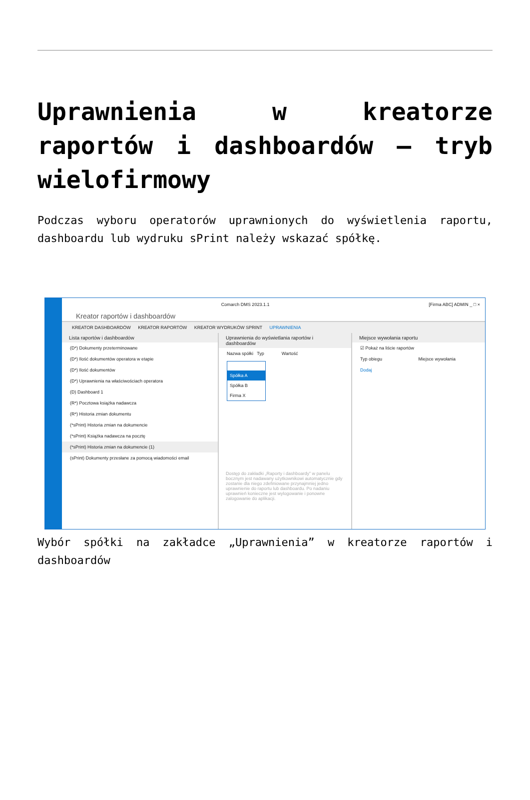Uprawnienia w kreatorze raportów i dashboardów – tryb wielofirmowy
Podczas wyboru operatorów uprawnionych do wyświetlenia raportu, dashboardu lub wydruku sPrint należy wskazać spółkę.
Comarch DMS 2023.1.1 [Firma ABC] ADMIN _ □ ×
Kreator raportów i dashboardów
KREATOR DASHBOARDÓW KREATOR RAPORTÓW KREATOR WYDRUKÓW SPRINT UPRAWNIENIA
Lista raportów i dashboardów
(D*) Dokumenty przeterminowane
(D*) Ilość dokumentów operatora w etapie
(D*) Ilość dokumentów
(D*) Uprawnienia na właściwościach operatora
(D) Dashboard 1
(R*) Pocztowa książka nadawcza
(R*) Historia zmian dokumentu
(*sPrint) Historia zmian na dokumencie
(*sPrint) Książka nadawcza na pocztę
(*sPrint) Historia zmian na dokumencie (1)
(sPrint) Dokumenty przesłane za pomocą wiadomości email
Uprawnienia do wyświetlania raportów i dashboardów
Nazwa spółki Typ Wartość
Spółka A
Spółka B
Firma X
Dostęp do zakładki „Raporty i dashboardy” w panelu bocznym jest nadawany użytkownikowi automatycznie gdy zostanie dla niego zdefiniowane przynajmniej jedno uprawnienie do raportu lub dashboardu. Po nadaniu uprawnień konieczne jest wylogowanie i ponowne zalogowanie do aplikacji.
Miejsce wywołania raportu
☑ Pokaż na liście raportów
Typ obiegu Miejsce wywołania
Dodaj
Wybór spółki na zakładce „Uprawnienia” w kreatorze raportów i dashboardów